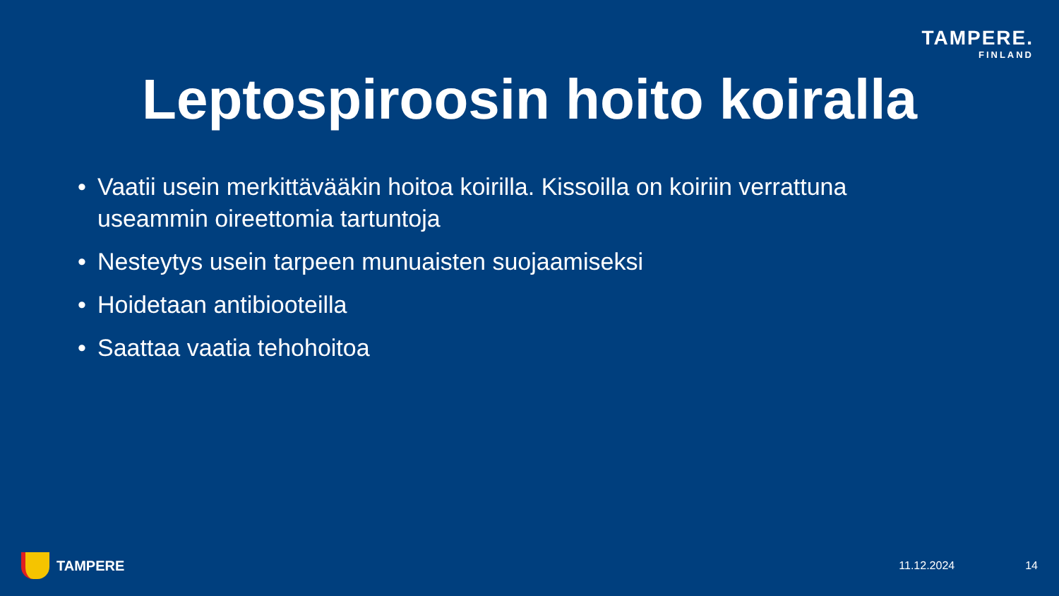TAMPERE.
FINLAND
Leptospiroosin hoito koiralla
• Vaatii usein merkittävääkin hoitoa koirilla. Kissoilla on koiriin verrattuna useammin oireettomia tartuntoja
• Nesteytys usein tarpeen munuaisten suojaamiseksi
• Hoidetaan antibiooteilla
• Saattaa vaatia tehohoitoa
TAMPERE 11.12.2024 14